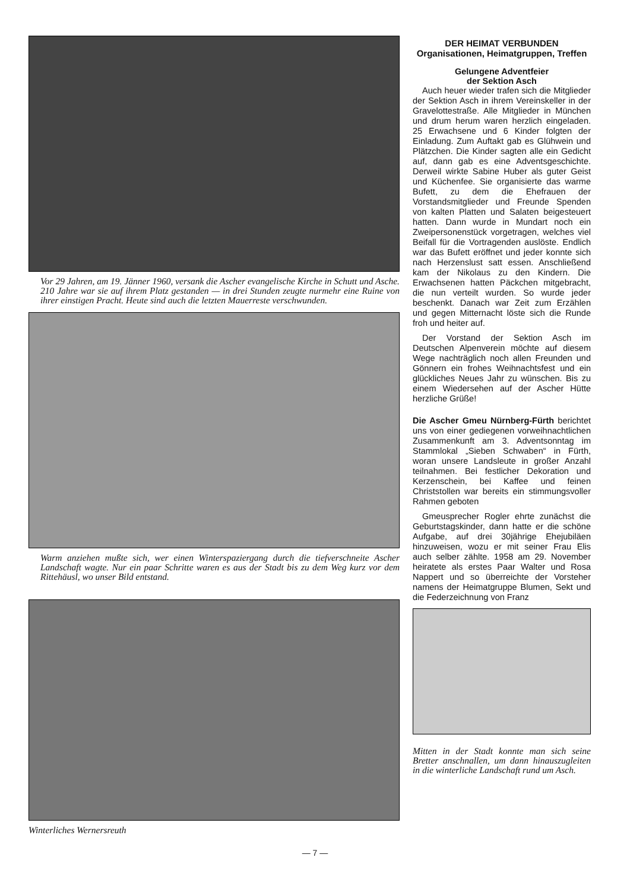Vor 29 Jahren, am 19. Jänner 1960, versank die Ascher evangelische Kirche in Schutt und Asche. 210 Jahre war sie auf ihrem Platz gestanden — in drei Stunden zeugte nurmehr eine Ruine von ihrer einstigen Pracht. Heute sind auch die letzten Mauerreste verschwunden.
Warm anziehen mußte sich, wer einen Winterspaziergang durch die tiefverschneite Ascher Landschaft wagte. Nur ein paar Schritte waren es aus der Stadt bis zu dem Weg kurz vor dem Rittehäusl, wo unser Bild entstand.
Winterliches Wernersreuth
DER HEIMAT VERBUNDEN
Organisationen, Heimatgruppen, Treffen
Gelungene Adventfeier
der Sektion Asch
Auch heuer wieder trafen sich die Mitglieder der Sektion Asch in ihrem Vereinskeller in der Gravelottestraße. Alle Mitglieder in München und drum herum waren herzlich eingeladen. 25 Erwachsene und 6 Kinder folgten der Einladung. Zum Auftakt gab es Glühwein und Plätzchen. Die Kinder sagten alle ein Gedicht auf, dann gab es eine Adventsgeschichte. Derweil wirkte Sabine Huber als guter Geist und Küchenfee. Sie organisierte das warme Bufett, zu dem die Ehefrauen der Vorstandsmitglieder und Freunde Spenden von kalten Platten und Salaten beigesteuert hatten. Dann wurde in Mundart noch ein Zweipersonenstück vorgetragen, welches viel Beifall für die Vortragenden auslöste. Endlich war das Bufett eröffnet und jeder konnte sich nach Herzenslust satt essen. Anschließend kam der Nikolaus zu den Kindern. Die Erwachsenen hatten Päckchen mitgebracht, die nun verteilt wurden. So wurde jeder beschenkt. Danach war Zeit zum Erzählen und gegen Mitternacht löste sich die Runde froh und heiter auf.
Der Vorstand der Sektion Asch im Deutschen Alpenverein möchte auf diesem Wege nachträglich noch allen Freunden und Gönnern ein frohes Weihnachtsfest und ein glückliches Neues Jahr zu wünschen. Bis zu einem Wiedersehen auf der Ascher Hütte herzliche Grüße!
Die Ascher Gmeu Nürnberg-Fürth berichtet uns von einer gediegenen vorweihnachtlichen Zusammenkunft am 3. Adventsonntag im Stammlokal „Sieben Schwaben“ in Fürth, woran unsere Landsleute in großer Anzahl teilnahmen. Bei festlicher Dekoration und Kerzenschein, bei Kaffee und feinen Christstollen war bereits ein stimmungsvoller Rahmen geboten
Gmeusprecher Rogler ehrte zunächst die Geburtstagskinder, dann hatte er die schöne Aufgabe, auf drei 30jährige Ehejubiläen hinzuweisen, wozu er mit seiner Frau Elis auch selber zählte. 1958 am 29. November heiratete als erstes Paar Walter und Rosa Nappert und so überreichte der Vorsteher namens der Heimatgruppe Blumen, Sekt und die Federzeichnung von Franz
Mitten in der Stadt konnte man sich seine Bretter anschnallen, um dann hinauszugleiten in die winterliche Landschaft rund um Asch.
— 7 —